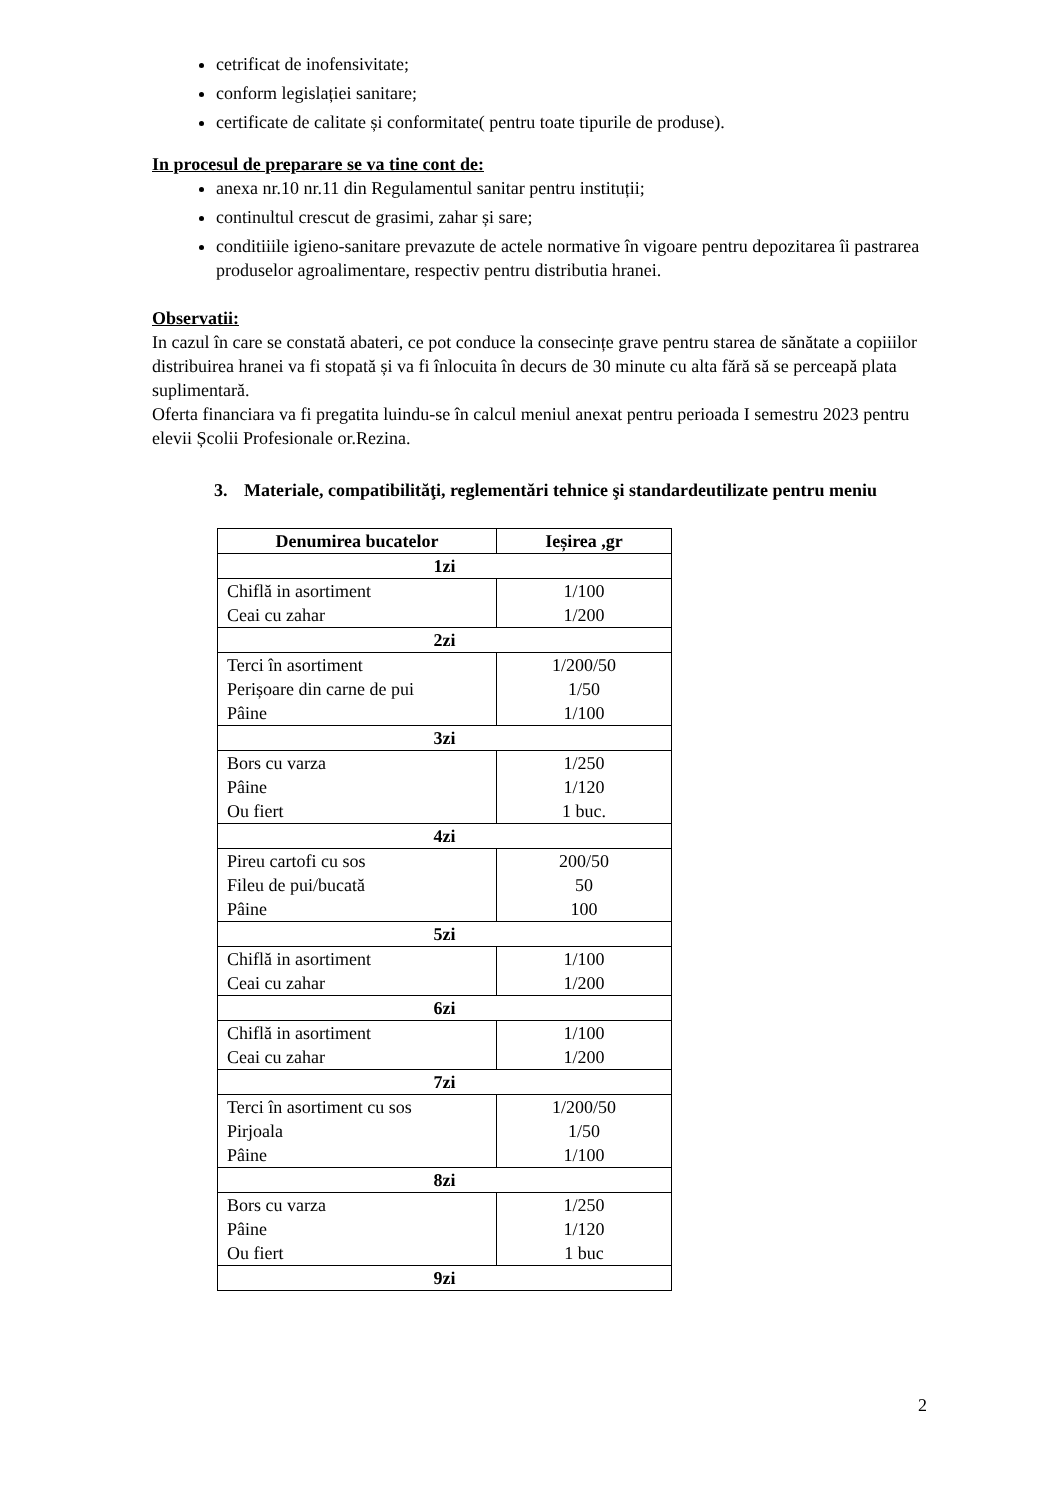cetrificat de inofensivitate;
conform legislației sanitare;
certificate de calitate și conformitate( pentru toate tipurile de produse).
In procesul de preparare se va tine cont de:
anexa nr.10 nr.11 din Regulamentul sanitar pentru instituții;
continultul crescut de grasimi, zahar și sare;
conditiiile igieno-sanitare prevazute de actele normative în vigoare pentru depozitarea îi pastrarea produselor agroalimentare, respectiv pentru distributia hranei.
Observatii:
In cazul în care se constată abateri, ce pot conduce la consecințe grave pentru starea de sănătate a copiiilor distribuirea hranei va fi stopată și va fi înlocuita în decurs de 30 minute cu alta fără să se perceapă plata suplimentară.
Oferta financiara va fi pregatita luindu-se în calcul meniul anexat pentru perioada I semestru 2023 pentru elevii Școlii Profesionale or.Rezina.
3. Materiale, compatibilităţi, reglementări tehnice şi standardeutilizate pentru meniu
| Denumirea bucatelor | Ieșirea ,gr |
| --- | --- |
| 1zi | |
| Chiflă in asortiment Ceai cu zahar | 1/100 1/200 |
| 2zi | |
| Terci în asortiment Perișoare din carne de pui Pâine | 1/200/50 1/50 1/100 |
| 3zi | |
| Bors cu varza Pâine Ou fiert | 1/250 1/120 1 buc. |
| 4zi | |
| Pireu cartofi cu sos Fileu de pui/bucată Pâine | 200/50 50 100 |
| 5zi | |
| Chiflă in asortiment Ceai cu zahar | 1/100 1/200 |
| 6zi | |
| Chiflă in asortiment Ceai cu zahar | 1/100 1/200 |
| 7zi | |
| Terci în asortiment cu sos Pirjoala Pâine | 1/200/50 1/50 1/100 |
| 8zi | |
| Bors cu varza Pâine Ou fiert | 1/250 1/120 1 buc |
| 9zi | |
2